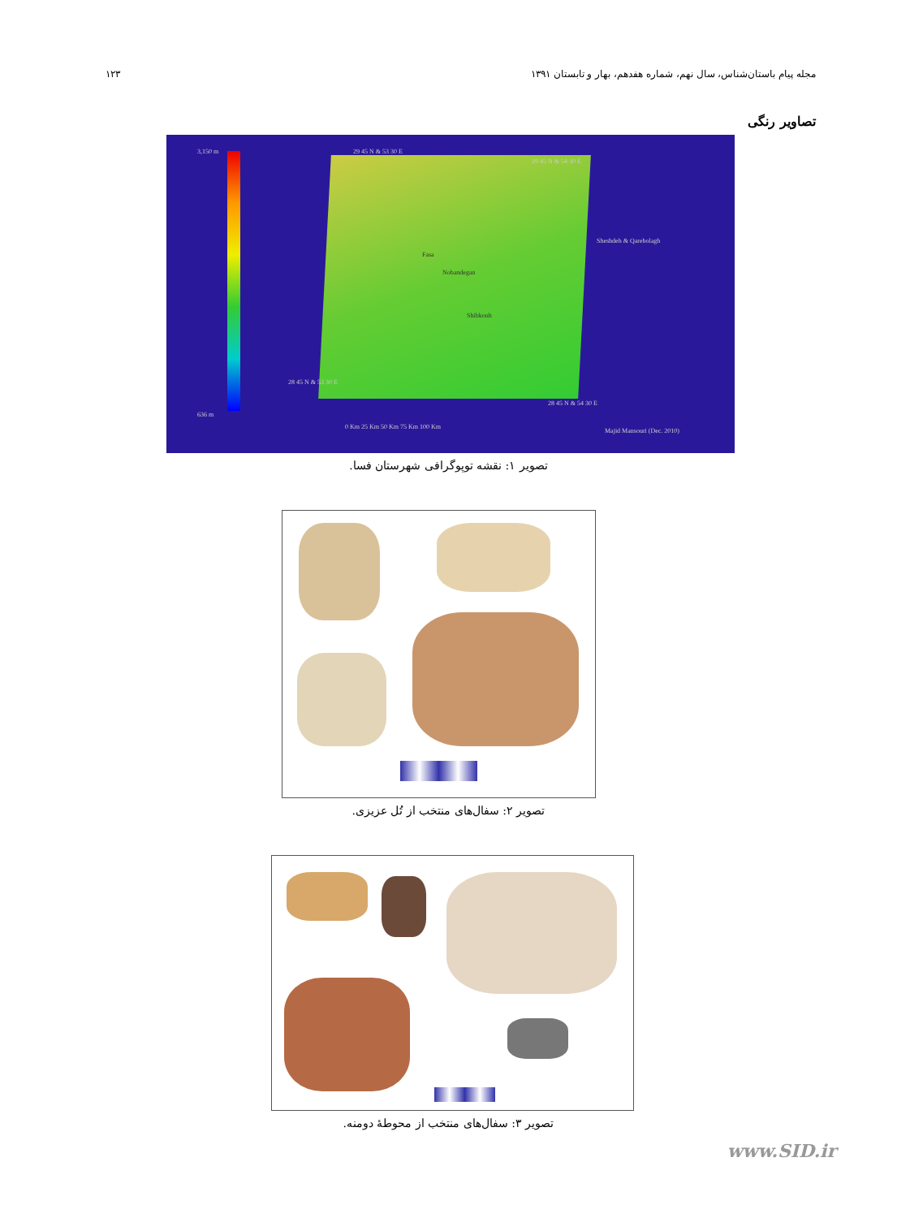۱۲۳ مجله پیام باستان‌شناس، سال نهم، شماره هفدهم، بهار و تابستان ۱۳۹۱
تصاویر رنگی
3,150 m
636 m
29 45 N & 53 30 E
29 45 N & 54 30 E
28 45 N & 53 30 E
28 45 N & 54 30 E
Sheshdeh & Qarebolagh
Fasa
Nobandegan
Shibkouh
0 Km 25 Km 50 Km 75 Km 100 Km
Majid Mansouri (Dec. 2010)
تصویر ۱: نقشه توپوگرافی شهرستان فسا.
تصویر ۲: سفال‌های منتخب از تُل عزیزی.
تصویر ۳: سفال‌های منتخب از محوطهٔ دومنه.
www.SID.ir